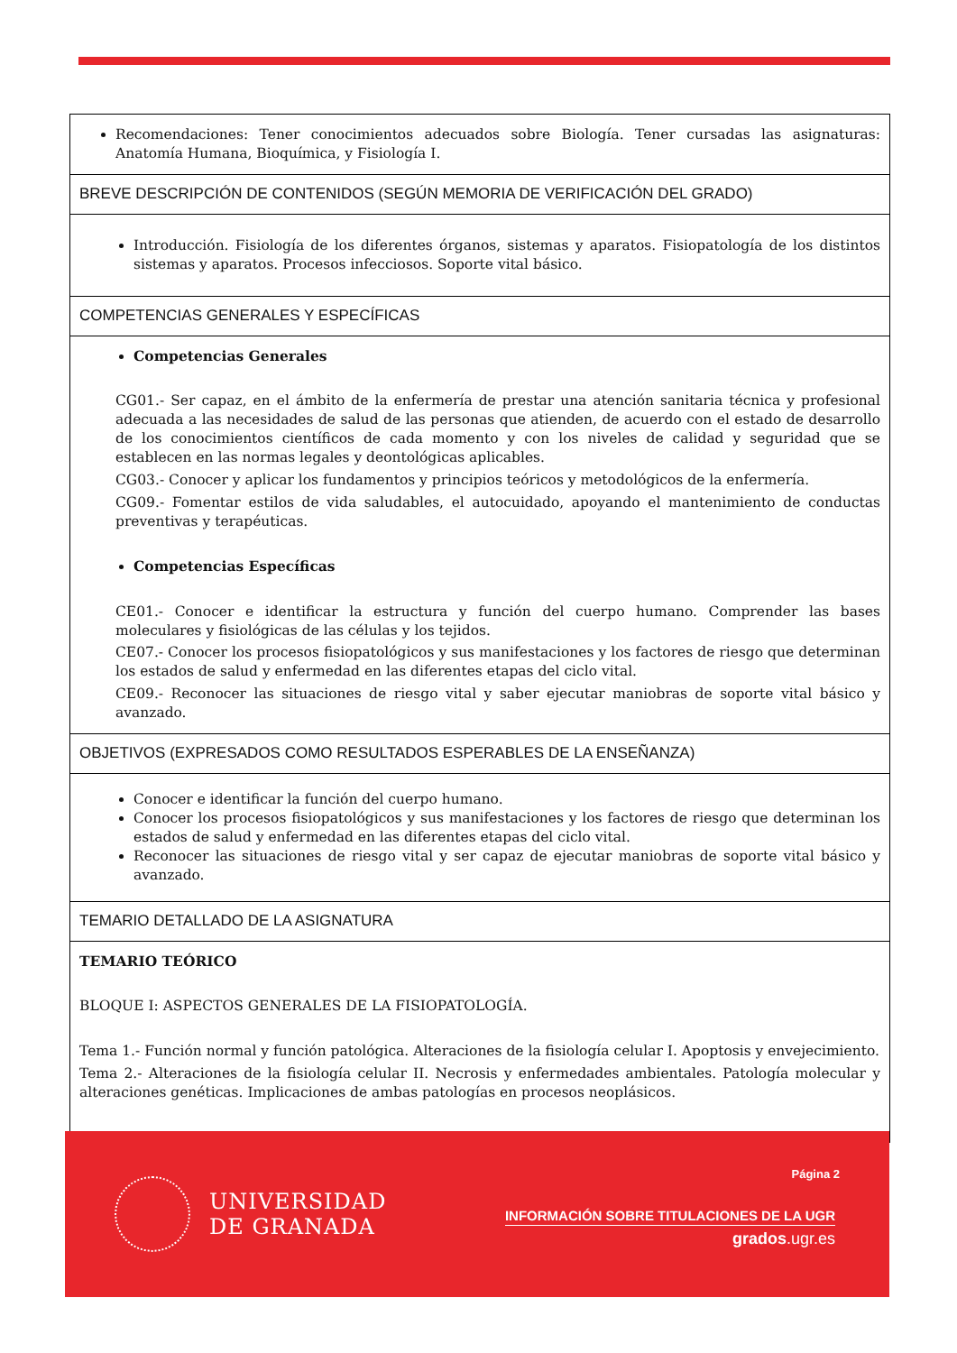| Recomendaciones: Tener conocimientos adecuados sobre Biología. Tener cursadas las asignaturas: Anatomía Humana, Bioquímica, y Fisiología I. |
| BREVE DESCRIPCIÓN DE CONTENIDOS (SEGÚN MEMORIA DE VERIFICACIÓN DEL GRADO) |
| Introducción. Fisiología de los diferentes órganos, sistemas y aparatos. Fisiopatología de los distintos sistemas y aparatos. Procesos infecciosos. Soporte vital básico. |
| COMPETENCIAS GENERALES Y ESPECÍFICAS |
| Competencias Generales CG01.- Ser capaz, en el ámbito de la enfermería de prestar una atención sanitaria técnica y profesional adecuada a las necesidades de salud de las personas que atienden, de acuerdo con el estado de desarrollo de los conocimientos científicos de cada momento y con los niveles de calidad y seguridad que se establecen en las normas legales y deontológicas aplicables. CG03.- Conocer y aplicar los fundamentos y principios teóricos y metodológicos de la enfermería. CG09.- Fomentar estilos de vida saludables, el autocuidado, apoyando el mantenimiento de conductas preventivas y terapéuticas. Competencias Específicas CE01.- Conocer e identificar la estructura y función del cuerpo humano. Comprender las bases moleculares y fisiológicas de las células y los tejidos. CE07.- Conocer los procesos fisiopatológicos y sus manifestaciones y los factores de riesgo que determinan los estados de salud y enfermedad en las diferentes etapas del ciclo vital. CE09.- Reconocer las situaciones de riesgo vital y saber ejecutar maniobras de soporte vital básico y avanzado. |
| OBJETIVOS (EXPRESADOS COMO RESULTADOS ESPERABLES DE LA ENSEÑANZA) |
| Conocer e identificar la función del cuerpo humano. Conocer los procesos fisiopatológicos y sus manifestaciones y los factores de riesgo que determinan los estados de salud y enfermedad en las diferentes etapas del ciclo vital. Reconocer las situaciones de riesgo vital y ser capaz de ejecutar maniobras de soporte vital básico y avanzado. |
| TEMARIO DETALLADO DE LA ASIGNATURA |
| TEMARIO TEÓRICO BLOQUE I: ASPECTOS GENERALES DE LA FISIOPATOLOGÍA. Tema 1.- Función normal y función patológica. Alteraciones de la fisiología celular I. Apoptosis y envejecimiento. Tema 2.- Alteraciones de la fisiología celular II. Necrosis y enfermedades ambientales. Patología molecular y alteraciones genéticas. Implicaciones de ambas patologías en procesos neoplásicos. |
UNIVERSIDAD
DE GRANADA
Página 2
INFORMACIÓN SOBRE TITULACIONES DE LA UGR
grados.ugr.es